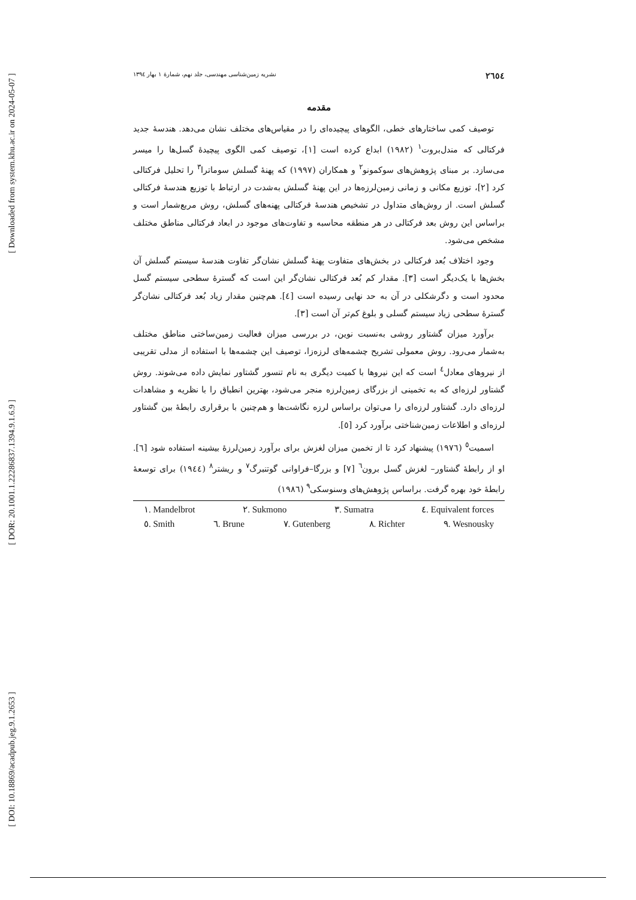[ Downloaded from system.khu.ac.ir on 2024-05-07 ]
[ DOR: 20.1001.1.22286837.1394.9.1.6.9 ]
[ DOI: 10.18869/acadpub.jeg.9.1.2653 ]
۲٦٥٤ نشریه زمین‌شناسی مهندسی، جلد نهم، شمارهٔ ۱ بهار ۱۳۹٤
مقدمه
توصیف کمی ساختارهای خطی، الگوهای پیچیده‌ای را در مقیاس‌های مختلف نشان می‌دهد. هندسهٔ جدید فرکتالی که مندل‌بروت<sup>۱</sup> (۱۹۸۲) ابداع کرده است [۱]، توصیف کمی الگوی پیچیدهٔ گسل‌ها را میسر می‌سازد. بر مبنای پژوهش‌های سوکمونو<sup>۲</sup> و همکاران (۱۹۹۷) که پهنهٔ گسلش سوماترا<sup>۳</sup> را تحلیل فرکتالی کرد [۲]، توزیع مکانی و زمانی زمین‌لرزه‌ها در این پهنهٔ گسلش به‌شدت در ارتباط با توزیع هندسهٔ فرکتالی گسلش است. از روش‌های متداول در تشخیص هندسهٔ فرکتالی پهنه‌های گسلش، روش مربع‌شمار است و براساس این روش بعد فرکتالی در هر منطقه محاسبه و تفاوت‌های موجود در ابعاد فرکتالی مناطق مختلف مشخص می‌شود.
وجود اختلاف بُعد فرکتالی در بخش‌های متفاوت پهنهٔ گسلش نشان‌گر تفاوت هندسهٔ سیستم گسلش آن بخش‌ها با یک‌دیگر است [۳]. مقدار کم بُعد فرکتالی نشان‌گر این است که گسترهٔ سطحی سیستم گسل محدود است و دگرشکلی در آن به حد نهایی رسیده است [٤]. هم‌چنین مقدار زیاد بُعد فرکتالی نشان‌گر گسترهٔ سطحی زیاد سیستم گسلی و بلوغ کم‌تر آن است [۳].
برآورد میزان گشتاور روشی به‌نسبت نوین، در بررسی میزان فعالیت زمین‌ساختی مناطق مختلف به‌شمار می‌رود. روش معمولی تشریح چشمه‌های لرزه‌زا، توصیف این چشمه‌ها با استفاده از مدلی تقریبی از نیروهای معادل<sup>٤</sup> است که این نیروها با کمیت دیگری به نام تنسور گشتاور نمایش داده می‌شوند. روش گشتاور لرزه‌ای که به تخمینی از بزرگای زمین‌لرزه منجر می‌شود، بهترین انطباق را با نظریه و مشاهدات لرزه‌ای دارد. گشتاور لرزه‌ای را می‌توان براساس لرزه نگاشت‌ها و هم‌چنین با برقراری رابطهٔ بین گشتاور لرزه‌ای و اطلاعات زمین‌شناختی برآورد کرد [٥].
اسمیت<sup>٥</sup> (۱۹۷٦) پیشنهاد کرد تا از تخمین میزان لغزش برای برآورد زمین‌لرزهٔ بیشینه استفاده شود [٦]. او از رابطهٔ گشتاور– لغزش گسل برون<sup>٦</sup> [۷] و بزرگا–فراوانی گوتنبرگ<sup>۷</sup> و ریشتر<sup>۸</sup> (۱۹٤٤) برای توسعهٔ رابطهٔ خود بهره گرفت. براساس پژوهش‌های وسنوسکی<sup>۹</sup> (۱۹۸٦)
۱. Mandelbrot ۲. Sukmono ۳. Sumatra ٤. Equivalent forces
٥. Smith ٦. Brune ۷. Gutenberg ۸. Richter ۹. Wesnousky